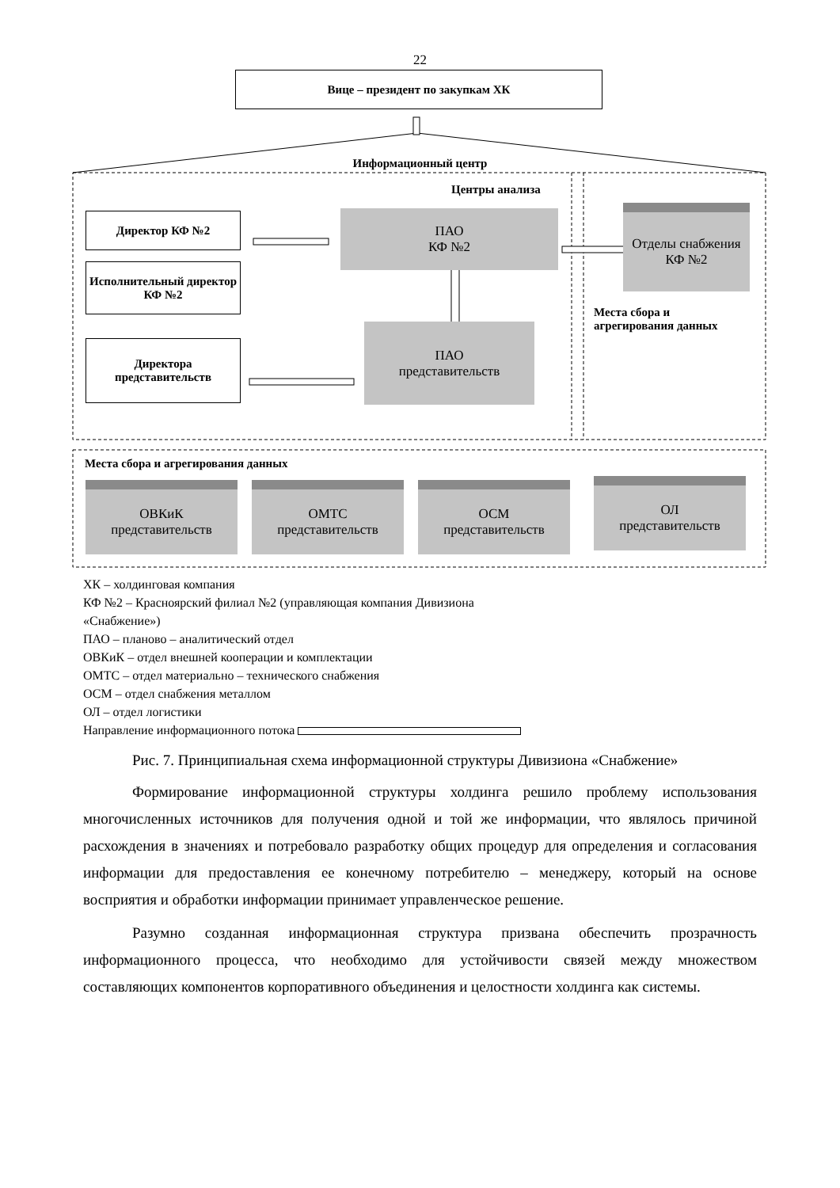22
Вице – президент по закупкам ХК
Информационный центр
Центры анализа
Директор КФ №2
Исполнительный директор КФ №2
Директора представительств
ПАО
КФ №2
ПАО
представительств
Отделы снабжения КФ №2
Места сбора и агрегирования данных
Места сбора и агрегирования данных
ОВКиК
представительств
ОМТС
представительств
ОСМ
представительств
ОЛ
представительств
ХК – холдинговая компания
КФ №2 – Красноярский филиал №2 (управляющая компания Дивизиона
«Снабжение»)
ПАО – планово – аналитический отдел
ОВКиК – отдел внешней кооперации и комплектации
ОМТС – отдел материально – технического снабжения
ОСМ – отдел снабжения металлом
ОЛ – отдел логистики
Направление информационного потока
Рис. 7. Принципиальная схема информационной структуры Дивизиона «Снабжение»
Формирование информационной структуры холдинга решило проблему использования многочисленных источников для получения одной и той же информации, что являлось причиной расхождения в значениях и потребовало разработку общих процедур для определения и согласования информации для предоставления ее конечному потребителю – менеджеру, который на основе восприятия и обработки информации принимает управленческое решение.
Разумно созданная информационная структура призвана обеспечить прозрачность информационного процесса, что необходимо для устойчивости связей между множеством составляющих компонентов корпоративного объединения и целостности холдинга как системы.